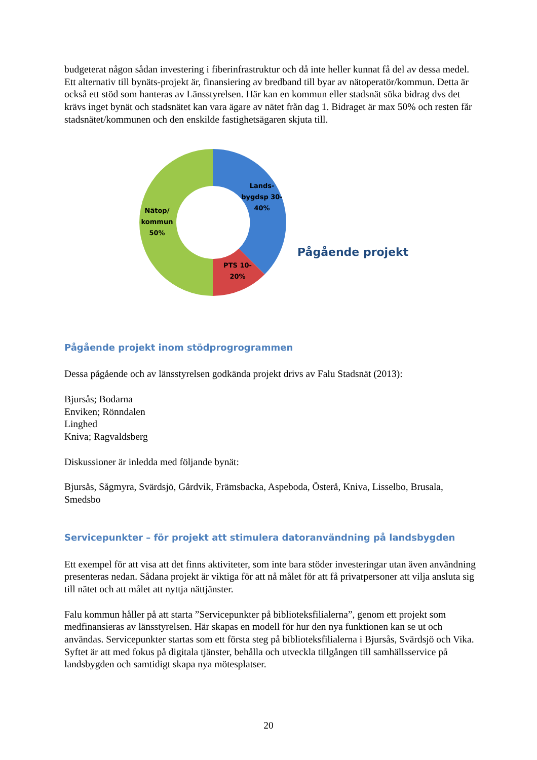budgeterat någon sådan investering i fiberinfrastruktur och då inte heller kunnat få del av dessa medel.
Ett alternativ till bynäts-projekt är, finansiering av bredband till byar av nätoperatör/kommun. Detta är också ett stöd som hanteras av Länsstyrelsen. Här kan en kommun eller stadsnät söka bidrag dvs det krävs inget bynät och stadsnätet kan vara ägare av nätet från dag 1. Bidraget är max 50% och resten får stadsnätet/kommunen och den enskilde fastighetsägaren skjuta till.
Lands-
bygdsp 30-
40%
PTS 10-
20%
Nätop/
kommun
50%
Pågående projekt
Pågående projekt inom stödprogrogrammen
Dessa pågående och av länsstyrelsen godkända projekt drivs av Falu Stadsnät (2013):
Bjursås; Bodarna
Enviken; Rönndalen
Linghed
Kniva; Ragvaldsberg
Diskussioner är inledda med följande bynät:
Bjursås, Sågmyra, Svärdsjö, Gårdvik, Främsbacka, Aspeboda, Österå, Kniva, Lisselbo, Brusala, Smedsbo
Servicepunkter – för projekt att stimulera datoranvändning på landsbygden
Ett exempel för att visa att det finns aktiviteter, som inte bara stöder investeringar utan även användning presenteras nedan. Sådana projekt är viktiga för att nå målet för att få privatpersoner att vilja ansluta sig till nätet och att målet att nyttja nättjänster.
Falu kommun håller på att starta ”Servicepunkter på biblioteksfilialerna”, genom ett projekt som medfinansieras av länsstyrelsen. Här skapas en modell för hur den nya funktionen kan se ut och användas. Servicepunkter startas som ett första steg på biblioteksfilialerna i Bjursås, Svärdsjö och Vika. Syftet är att med fokus på digitala tjänster, behålla och utveckla tillgången till samhällsservice på landsbygden och samtidigt skapa nya mötesplatser.
20